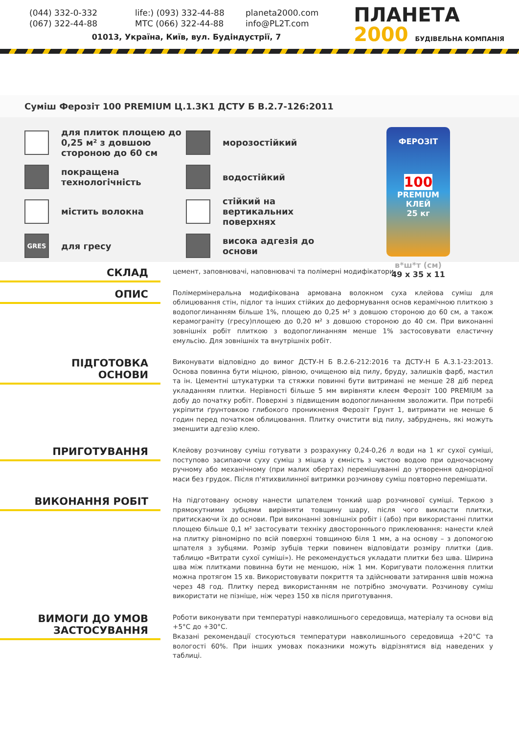(044) 332-0-332
life:) (093) 332-44-88
planeta2000.com
(067) 322-44-88
МТС (066) 322-44-88
info@PL2T.com
01013, Україна, Київ, вул. Будіндустрії, 7
ПЛАНЕТА
2000 БУДІВЕЛЬНА КОМПАНІЯ
Суміш Ферозіт 100 PREMIUM Ц.1.3К1 ДСТУ Б В.2.7-126:2011
для плиток площею до 0,25 м² з довшою стороною до 60 см
морозостійкий
покращена технологічність
водостійкий
містить волокна
стійкий на вертикальних поверхнях
GRES
для гресу
висока адгезія до основи
ФЕРОЗІТ
100
PREMIUM
КЛЕЙ
25 кг
в*ш*т (см)
49 x 35 x 11
СКЛАД
цемент, заповнювачі, наповнювачі та полімерні модифікатори
ОПИС
Полімермінеральна модифікована армована волокном суха клейова суміш для облицювання стін, підлог та інших стійких до деформування основ керамічною плиткою з водопоглинанням більше 1%, площею до 0,25 м² з довшою стороною до 60 см, а також керамограніту (гресу)площею до 0,20 м² з довшою стороною до 40 см. При виконанні зовнішніх робіт плиткою з водопоглинанням менше 1% застосовувати еластичну емульсію. Для зовнішніх та внутрішніх робіт.
ПІДГОТОВКА
ОСНОВИ
Виконувати відповідно до вимог ДСТУ-Н Б В.2.6-212:2016 та ДСТУ-Н Б А.3.1-23:2013. Основа повинна бути міцною, рівною, очищеною від пилу, бруду, залишків фарб, мастил та ін. Цементні штукатурки та стяжки повинні бути витримані не менше 28 діб перед укладанням плитки. Нерівності більше 5 мм вирівняти клеєм Ферозіт 100 PREMIUM за добу до початку робіт. Поверхні з підвищеним водопоглинанням зволожити. При потребі укріпити ґрунтовкою глибокого проникнення Ферозіт Грунт 1, витримати не менше 6 годин перед початком облицювання. Плитку очистити від пилу, забруднень, які можуть зменшити адгезію клею.
ПРИГОТУВАННЯ
Клейову розчинову суміш готувати з розрахунку 0,24-0,26 л води на 1 кг сухої суміші, поступово засипаючи суху суміш з мішка у ємність з чистою водою при одночасному ручному або механічному (при малих обертах) перемішуванні до утворення однорідної маси без грудок. Після п'ятихвилинної витримки розчинову суміш повторно перемішати.
ВИКОНАННЯ РОБІТ
На підготовану основу нанести шпателем тонкий шар розчинової суміші. Теркою з прямокутними зубцями вирівняти товщину шару, після чого викласти плитки, притискаючи їх до основи. При виконанні зовнішніх робіт і (або) при використанні плитки площею більше 0,1 м² застосувати техніку двостороннього приклеювання: нанести клей на плитку рівномірно по всій поверхні товщиною біля 1 мм, а на основу – з допомогою шпателя з зубцями. Розмір зубців терки повинен відповідати розміру плитки (див. таблицю «Витрати сухої суміші»). Не рекомендується укладати плитки без шва. Ширина шва між плитками повинна бути не меншою, ніж 1 мм. Коригувати положення плитки можна протягом 15 хв. Використовувати покриття та здійснювати затирання швів можна через 48 год. Плитку перед використанням не потрібно змочувати. Розчинову суміш використати не пізніше, ніж через 150 хв після приготування.
ВИМОГИ ДО УМОВ
ЗАСТОСУВАННЯ
Роботи виконувати при температурі навколишнього середовища, матеріалу та основи від +5°С до +30°С.
Вказані рекомендації стосуються температури навколишнього середовища +20°С та вологості 60%. При інших умовах показники можуть відрізнятися від наведених у таблиці.